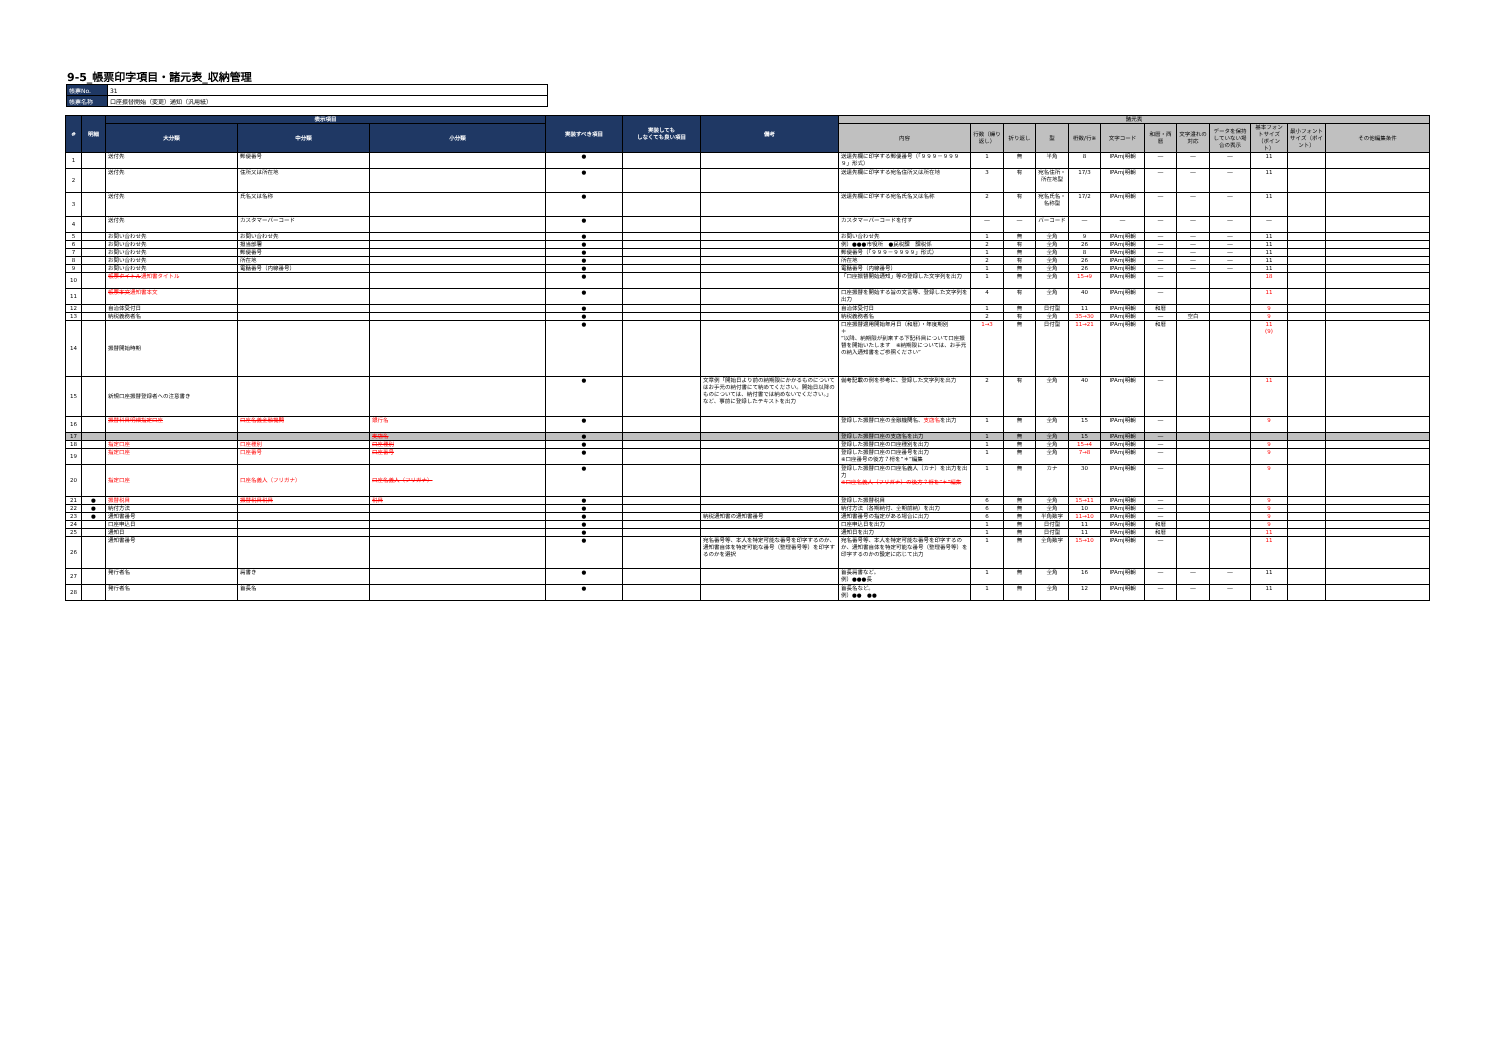9-5_帳票印字項目・諸元表_収納管理
| 帳票No. | 31 |
| 帳票名称 | 口座振替開始（変更）通知（汎用紙） |
| # | 明細 | 表示項目 | | | 実装すべき項目 | 実装しても しなくても良い項目 | 備考 | 諸元表 | | | | | | | | | | | |
| --- | --- | --- | --- | --- | --- | --- | --- | --- | --- | --- | --- | --- | --- | --- | --- | --- | --- | --- | --- |
| | | 大分類 | 中分類 | 小分類 | | | | 内容 | 行数（繰り返し） | 折り返し | 型 | 桁数/行※ | 文字コード | 和暦・西暦 | 文字溢れの対応 | データを保持していない場合の表示 | 基本フォントサイズ（ポイント） | 最小フォントサイズ（ポイント） | その他編集条件 |
| 1 | | 送付先 | 郵便番号 | | ● | | | 送達先欄に印字する郵便番号（「９９９－９９９９」形式） | 1 | 無 | 半角 | 8 | IPAmj明朝 | ― | ― | ― | 11 | | |
| 2 | | 送付先 | 住所又は所在地 | | ● | | | 送達先欄に印字する宛名住所又は所在地 | 3 | 有 | 宛名住所・所在地型 | 17/3 | IPAmj明朝 | ― | ― | ― | 11 | | |
| 3 | | 送付先 | 氏名又は名称 | | ● | | | 送達先欄に印字する宛名氏名又は名称 | 2 | 有 | 宛名氏名・名称型 | 17/2 | IPAmj明朝 | ― | ― | ― | 11 | | |
| 4 | | 送付先 | カスタマーバーコード | | ● | | | カスタマーバーコードを付す | ― | ― | バーコード | ― | ― | ― | ― | ― | ― | | |
| 5 | | お問い合わせ先 | お問い合わせ先 | | ● | | | お問い合わせ先 | 1 | 無 | 全角 | 9 | IPAmj明朝 | ― | ― | ― | 11 | | |
| 6 | | お問い合わせ先 | 担当部署 | | ● | | | 例）●●●市役所 ●民税課 課税係 | 2 | 有 | 全角 | 26 | IPAmj明朝 | ― | ― | ― | 11 | | |
| 7 | | お問い合わせ先 | 郵便番号 | | ● | | | 郵便番号（「９９９－９９９９」形式） | 1 | 無 | 全角 | 8 | IPAmj明朝 | ― | ― | ― | 11 | | |
| 8 | | お問い合わせ先 | 所在地 | | ● | | | 所在地 | 2 | 有 | 全角 | 26 | IPAmj明朝 | ― | ― | ― | 11 | | |
| 9 | | お問い合わせ先 | 電話番号（内線番号） | | ● | | | 電話番号（内線番号） | 1 | 無 | 全角 | 26 | IPAmj明朝 | ― | ― | ― | 11 | | |
| 10 | | 帳票タイトル 通知書タイトル | | | ● | | | 「口座振替開始通知」等の登録した文字列を出力 | 1 | 無 | 全角 | 15→9 | IPAmj明朝 | ― | | | 18 | | |
| 11 | | 帳票本文 通知書本文 | | | ● | | | 口座振替を開始する旨の文言等、登録した文字列を出力 | 4 | 有 | 全角 | 40 | IPAmj明朝 | ― | | | 11 | | |
| 12 | | 自治体受付日 | | | ● | | | 自治体受付日 | 1 | 無 | 日付型 | 11 | IPAmj明朝 | 和暦 | | | 9 | | |
| 13 | | 納税義務者名 | | | ● | | | 納税義務者名 | 2 | 有 | 全角 | 35→30 | IPAmj明朝 | ― | 空白 | | 9 | | |
| 14 | | 振替開始時期 | | | ● | | | 口座振替適用開始年月日（和暦）・年度期別 ＋ ”以降、納期限が到来する下記科目について口座振替を開始いたします ※納期限については、お手元の納入通知書をご参照ください” | 1→3 | 無 | 日付型 | 11→21 | IPAmj明朝 | 和暦 | | | 11 (9) | | |
| 15 | | 新規口座振替登録者への注意書き | | | ● | | 文章例「開始日より前の納期限にかかるものについてはお手元の納付書にて納めてください。開始日以降のものについては、納付書では納めないでください。」など、事前に登録したテキストを出力 | 備考記載の例を参考に、登録した文字列を出力 | 2 | 有 | 全角 | 40 | IPAmj明朝 | ― | | | 11 | | |
| 16 | | 振替科目明細指定口座 | 口座名義金融機関 | 銀行名 | ● | | | 登録した振替口座の金融機関名、 支店名 を出力 | 1 | 無 | 全角 | 15 | IPAmj明朝 | ― | | | 9 | | |
| 17 | | | | 支店名 | ● | | | 登録した振替口座の支店名を出力 | 1 | 無 | 全角 | 15 | IPAmj明朝 | ― | | | | | |
| 18 | | 指定口座 | 口座種別 | 口座種別 | ● | | | 登録した振替口座の口座種別を出力 | 1 | 無 | 全角 | 15→4 | IPAmj明朝 | ― | | | 9 | | |
| 19 | | 指定口座 | 口座番号 | 口座番号 | ● | | | 登録した振替口座の口座番号を出力 ※口座番号の後方？桁を”＊”編集 | 1 | 無 | 全角 | 7→8 | IPAmj明朝 | ― | | | 9 | | |
| 20 | | 指定口座 | 口座名義人（フリガナ） | 口座名義人（フリガナ） | ● | | | 登録した振替口座の口座名義人（カナ）を出力を出力 ※口座名義人（フリガナ）の後方？桁を”＊”編集 | 1 | 無 | カナ | 30 | IPAmj明朝 | ― | | | 9 | | |
| 21 | ● | 振替税目 | 振替税目税目 | 税目 | ● | | | 登録した振替税目 | 6 | 無 | 全角 | 15→11 | IPAmj明朝 | ― | | | 9 | | |
| 22 | ● | 納付方法 | | | ● | | | 納付方法（各期納付、全期前納）を出力 | 6 | 無 | 全角 | 10 | IPAmj明朝 | ― | | | 9 | | |
| 23 | ● | 通知書番号 | | | ● | | 納税通知書の通知書番号 | 通知書番号の指定がある場合に出力 | 6 | 無 | 半角数字 | 11→10 | IPAmj明朝 | ― | | | 9 | | |
| 24 | | 口座申込日 | | | ● | | | 口座申込日を出力 | 1 | 無 | 日付型 | 11 | IPAmj明朝 | 和暦 | | | 9 | | |
| 25 | | 通知日 | | | ● | | | 通知日を出力 | 1 | 無 | 日付型 | 11 | IPAmj明朝 | 和暦 | | | 11 | | |
| 26 | | 通知書番号 | | | ● | | 宛名番号等、本人を特定可能な番号を印字するのか、通知書自体を特定可能な番号（整理番号等）を印字するのかを選択 | 宛名番号等、本人を特定可能な番号を印字するのか、通知書自体を特定可能な番号（整理番号等）を印字するのかの設定に応じて出力 | 1 | 無 | 全角数字 | 15→10 | IPAmj明朝 | ― | | | 11 | | |
| 27 | | 発行者名 | 肩書き | | ● | | | 首長肩書など。 例）●●●長 | 1 | 無 | 全角 | 16 | IPAmj明朝 | ― | ― | ― | 11 | | |
| 28 | | 発行者名 | 首長名 | | ● | | | 首長名など。 例）●● ●● | 1 | 無 | 全角 | 12 | IPAmj明朝 | ― | ― | ― | 11 | | |